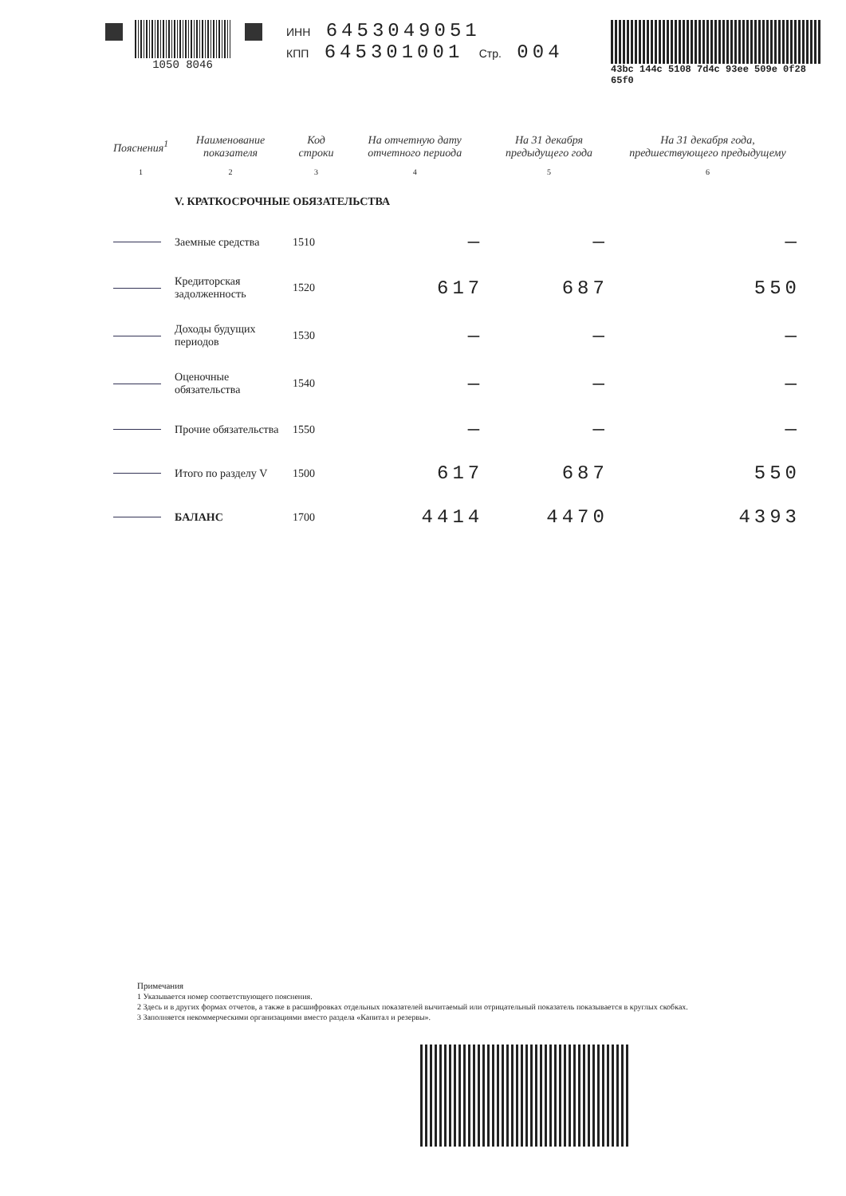1050 8046 ИНН 6453049051
КПП 645301001 Стр. 004
43bc 144c 5108 7d4c 93ee 509e 0f28 65f0
| Пояснения<sup>1</sup> | Наименование показателя | Код строки | На отчетную дату отчетного периода | На 31 декабря предыдущего года | На 31 декабря года, предшествующего предыдущему |
| --- | --- | --- | --- | --- | --- |
| 1 | 2 | 3 | 4 | 5 | 6 |
| | V. КРАТКОСРОЧНЫЕ ОБЯЗАТЕЛЬСТВА | | | | |
| | Заемные средства | 1510 | — | — | — |
| | Кредиторская задолженность | 1520 | 617 | 687 | 550 |
| | Доходы будущих периодов | 1530 | — | — | — |
| | Оценочные обязательства | 1540 | — | — | — |
| | Прочие обязательства | 1550 | — | — | — |
| | Итого по разделу V | 1500 | 617 | 687 | 550 |
| | БАЛАНС | 1700 | 4414 | 4470 | 4393 |
Примечания
1 Указывается номер соответствующего пояснения.
2 Здесь и в других формах отчетов, а также в расшифровках отдельных показателей вычитаемый или отрицательный показатель показывается в круглых скобках.
3 Заполняется некоммерческими организациями вместо раздела «Капитал и резервы».